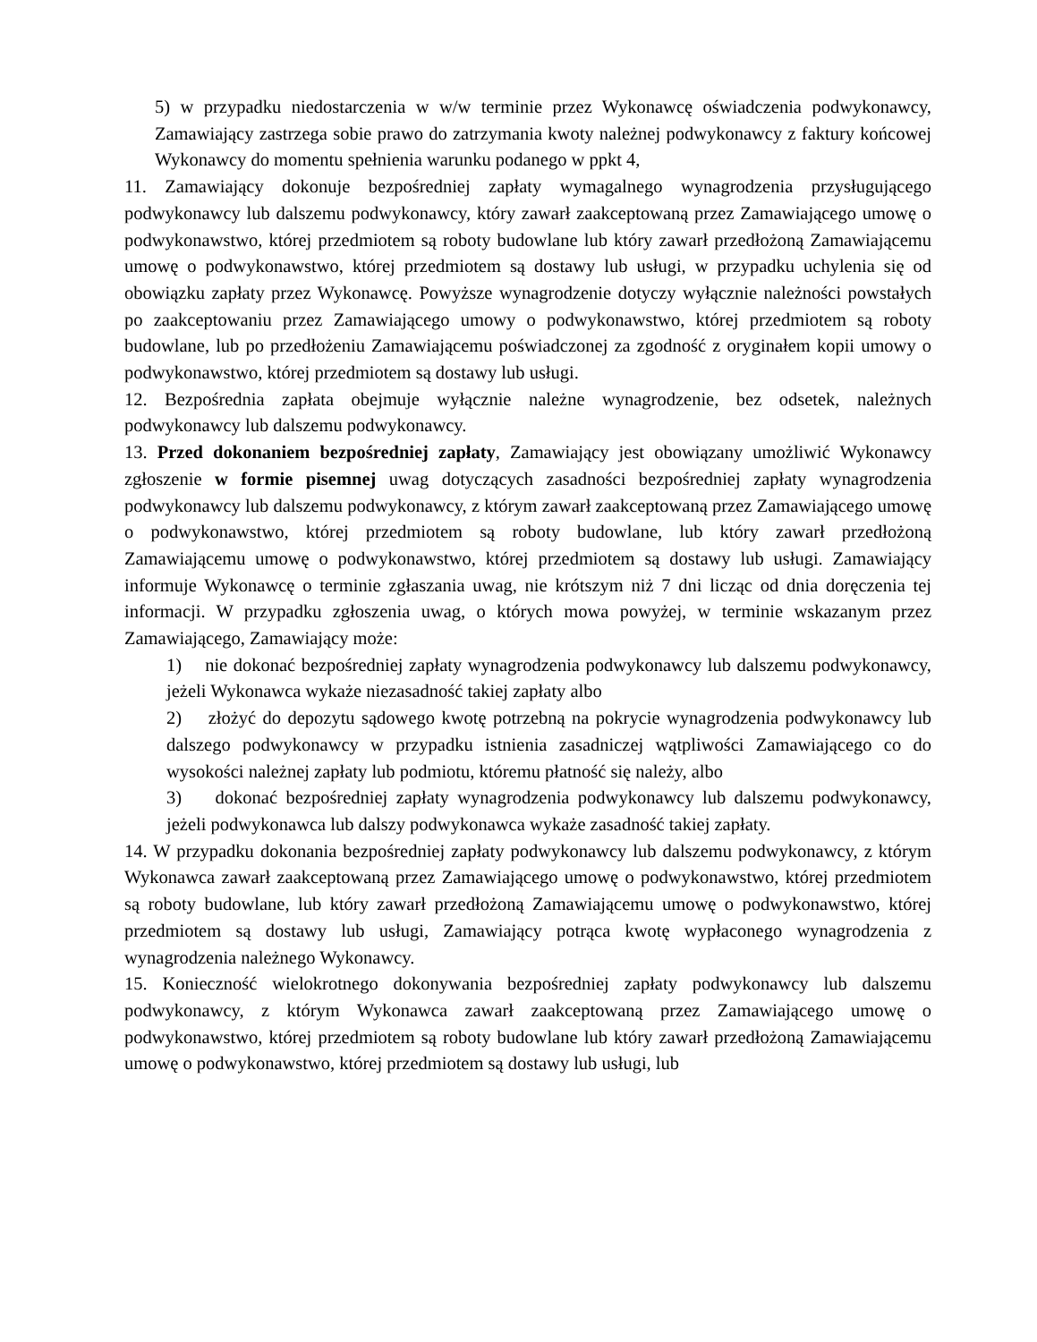5) w przypadku niedostarczenia w w/w terminie przez Wykonawcę oświadczenia podwykonawcy, Zamawiający zastrzega sobie prawo do zatrzymania kwoty należnej podwykonawcy z faktury końcowej Wykonawcy do momentu spełnienia warunku podanego w ppkt 4,
11. Zamawiający dokonuje bezpośredniej zapłaty wymagalnego wynagrodzenia przysługującego podwykonawcy lub dalszemu podwykonawcy, który zawarł zaakceptowaną przez Zamawiającego umowę o podwykonawstwo, której przedmiotem są roboty budowlane lub który zawarł przedłożoną Zamawiającemu umowę o podwykonawstwo, której przedmiotem są dostawy lub usługi, w przypadku uchylenia się od obowiązku zapłaty przez Wykonawcę. Powyższe wynagrodzenie dotyczy wyłącznie należności powstałych po zaakceptowaniu przez Zamawiającego umowy o podwykonawstwo, której przedmiotem są roboty budowlane, lub po przedłożeniu Zamawiającemu poświadczonej za zgodność z oryginałem kopii umowy o podwykonawstwo, której przedmiotem są dostawy lub usługi.
12. Bezpośrednia zapłata obejmuje wyłącznie należne wynagrodzenie, bez odsetek, należnych podwykonawcy lub dalszemu podwykonawcy.
13. Przed dokonaniem bezpośredniej zapłaty, Zamawiający jest obowiązany umożliwić Wykonawcy zgłoszenie w formie pisemnej uwag dotyczących zasadności bezpośredniej zapłaty wynagrodzenia podwykonawcy lub dalszemu podwykonawcy, z którym zawarł zaakceptowaną przez Zamawiającego umowę o podwykonawstwo, której przedmiotem są roboty budowlane, lub który zawarł przedłożoną Zamawiającemu umowę o podwykonawstwo, której przedmiotem są dostawy lub usługi. Zamawiający informuje Wykonawcę o terminie zgłaszania uwag, nie krótszym niż 7 dni licząc od dnia doręczenia tej informacji. W przypadku zgłoszenia uwag, o których mowa powyżej, w terminie wskazanym przez Zamawiającego, Zamawiający może:
1) nie dokonać bezpośredniej zapłaty wynagrodzenia podwykonawcy lub dalszemu podwykonawcy, jeżeli Wykonawca wykaże niezasadność takiej zapłaty albo
2) złożyć do depozytu sądowego kwotę potrzebną na pokrycie wynagrodzenia podwykonawcy lub dalszego podwykonawcy w przypadku istnienia zasadniczej wątpliwości Zamawiającego co do wysokości należnej zapłaty lub podmiotu, któremu płatność się należy, albo
3) dokonać bezpośredniej zapłaty wynagrodzenia podwykonawcy lub dalszemu podwykonawcy, jeżeli podwykonawca lub dalszy podwykonawca wykaże zasadność takiej zapłaty.
14. W przypadku dokonania bezpośredniej zapłaty podwykonawcy lub dalszemu podwykonawcy, z którym Wykonawca zawarł zaakceptowaną przez Zamawiającego umowę o podwykonawstwo, której przedmiotem są roboty budowlane, lub który zawarł przedłożoną Zamawiającemu umowę o podwykonawstwo, której przedmiotem są dostawy lub usługi, Zamawiający potrąca kwotę wypłaconego wynagrodzenia z wynagrodzenia należnego Wykonawcy.
15. Konieczność wielokrotnego dokonywania bezpośredniej zapłaty podwykonawcy lub dalszemu podwykonawcy, z którym Wykonawca zawarł zaakceptowaną przez Zamawiającego umowę o podwykonawstwo, której przedmiotem są roboty budowlane lub który zawarł przedłożoną Zamawiającemu umowę o podwykonawstwo, której przedmiotem są dostawy lub usługi, lub